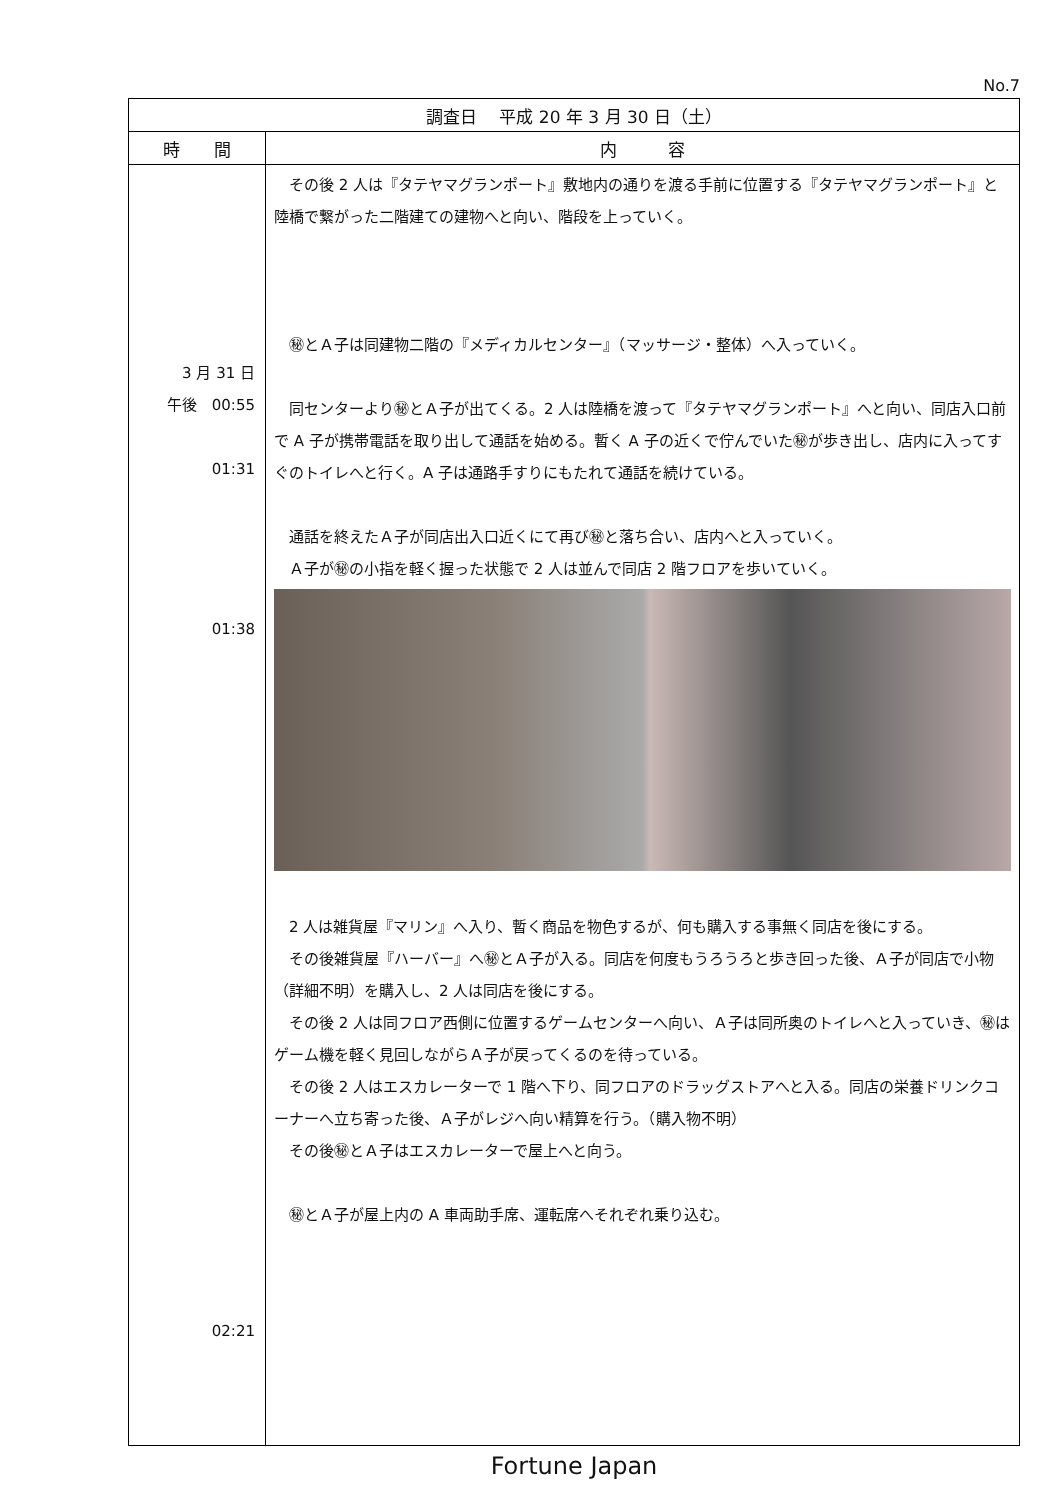No.7
| 調査日 平成 20 年 3 月 30 日（土） | |
| --- | --- |
| 時 間 | 内 容 |
| 3 月 31 日 午後 00:55 01:31 01:38 02:21 | その後 2 人は『タテヤマグランポート』敷地内の通りを渡る手前に位置する『タテヤマグランポート』と陸橋で繋がった二階建ての建物へと向い、階段を上っていく。 ㊙とＡ子は同建物二階の『メディカルセンター』（マッサージ・整体）へ入っていく。 同センターより㊙とＡ子が出てくる。2 人は陸橋を渡って『タテヤマグランポート』へと向い、同店入口前で A 子が携帯電話を取り出して通話を始める。暫く A 子の近くで佇んでいた㊙が歩き出し、店内に入ってすぐのトイレへと行く。A 子は通路手すりにもたれて通話を続けている。 通話を終えたＡ子が同店出入口近くにて再び㊙と落ち合い、店内へと入っていく。 Ａ子が㊙の小指を軽く握った状態で 2 人は並んで同店 2 階フロアを歩いていく。 2 人は雑貨屋『マリン』へ入り、暫く商品を物色するが、何も購入する事無く同店を後にする。 その後雑貨屋『ハーバー』へ㊙とＡ子が入る。同店を何度もうろうろと歩き回った後、Ａ子が同店で小物（詳細不明）を購入し、2 人は同店を後にする。 その後 2 人は同フロア西側に位置するゲームセンターへ向い、Ａ子は同所奥のトイレへと入っていき、㊙はゲーム機を軽く見回しながらＡ子が戻ってくるのを待っている。 その後 2 人はエスカレーターで 1 階へ下り、同フロアのドラッグストアへと入る。同店の栄養ドリンクコーナーへ立ち寄った後、Ａ子がレジへ向い精算を行う。（購入物不明） その後㊙とＡ子はエスカレーターで屋上へと向う。 ㊙とＡ子が屋上内の A 車両助手席、運転席へそれぞれ乗り込む。 |
Fortune Japan